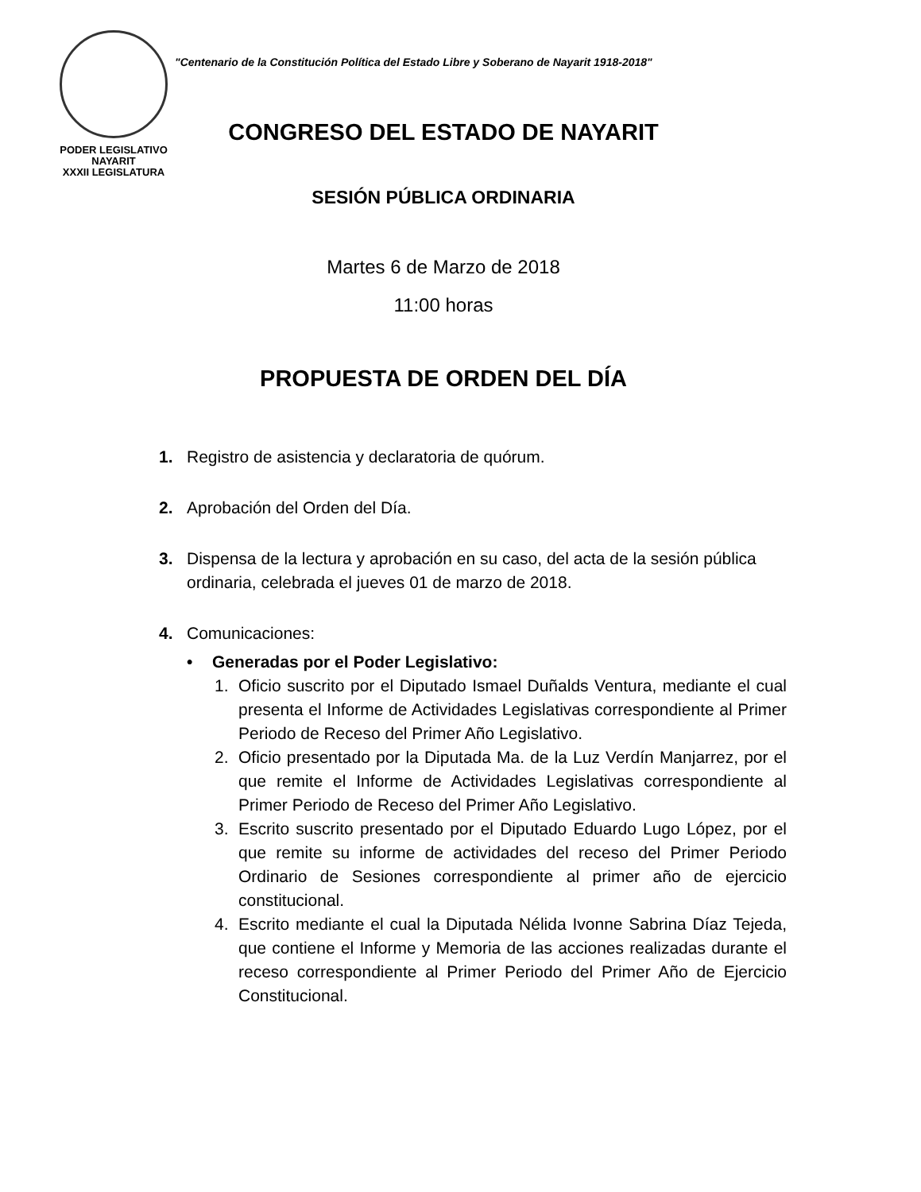PODER LEGISLATIVO
NAYARIT
XXXII LEGISLATURA
"Centenario de la Constitución Política del Estado Libre y Soberano de Nayarit 1918-2018"
CONGRESO DEL ESTADO DE NAYARIT
SESIÓN PÚBLICA ORDINARIA
Martes 6 de Marzo de 2018
11:00 horas
PROPUESTA DE ORDEN DEL DÍA
1. Registro de asistencia y declaratoria de quórum.
2. Aprobación del Orden del Día.
3. Dispensa de la lectura y aprobación en su caso, del acta de la sesión pública ordinaria, celebrada el jueves 01 de marzo de 2018.
4. Comunicaciones:
• Generadas por el Poder Legislativo:
1. Oficio suscrito por el Diputado Ismael Duñalds Ventura, mediante el cual presenta el Informe de Actividades Legislativas correspondiente al Primer Periodo de Receso del Primer Año Legislativo.
2. Oficio presentado por la Diputada Ma. de la Luz Verdín Manjarrez, por el que remite el Informe de Actividades Legislativas correspondiente al Primer Periodo de Receso del Primer Año Legislativo.
3. Escrito suscrito presentado por el Diputado Eduardo Lugo López, por el que remite su informe de actividades del receso del Primer Periodo Ordinario de Sesiones correspondiente al primer año de ejercicio constitucional.
4. Escrito mediante el cual la Diputada Nélida Ivonne Sabrina Díaz Tejeda, que contiene el Informe y Memoria de las acciones realizadas durante el receso correspondiente al Primer Periodo del Primer Año de Ejercicio Constitucional.